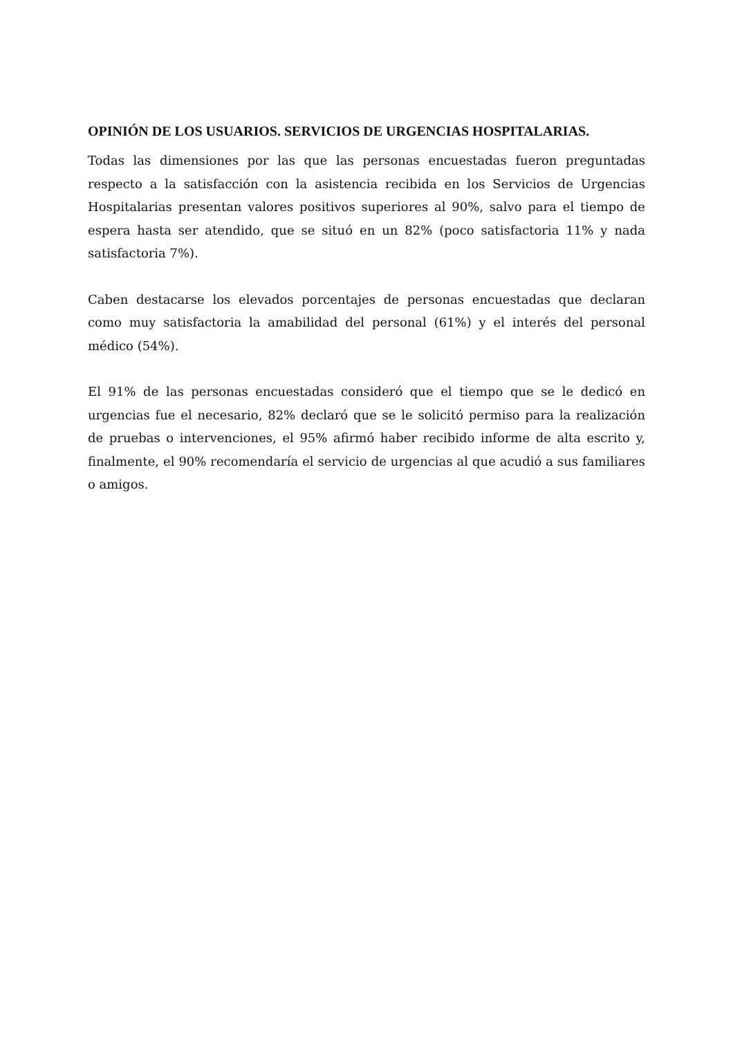OPINIÓN DE LOS USUARIOS. SERVICIOS DE URGENCIAS HOSPITALARIAS.
Todas las dimensiones por las que las personas encuestadas fueron preguntadas respecto a la satisfacción con la asistencia recibida en los Servicios de Urgencias Hospitalarias presentan valores positivos superiores al 90%, salvo para el tiempo de espera hasta ser atendido, que se situó en un 82% (poco satisfactoria 11% y nada satisfactoria 7%).
Caben destacarse los elevados porcentajes de personas encuestadas que declaran como muy satisfactoria la amabilidad del personal (61%) y el interés del personal médico (54%).
El 91% de las personas encuestadas consideró que el tiempo que se le dedicó en urgencias fue el necesario, 82% declaró que se le solicitó permiso para la realización de pruebas o intervenciones, el 95% afirmó haber recibido informe de alta escrito y, finalmente, el 90% recomendaría el servicio de urgencias al que acudió a sus familiares o amigos.